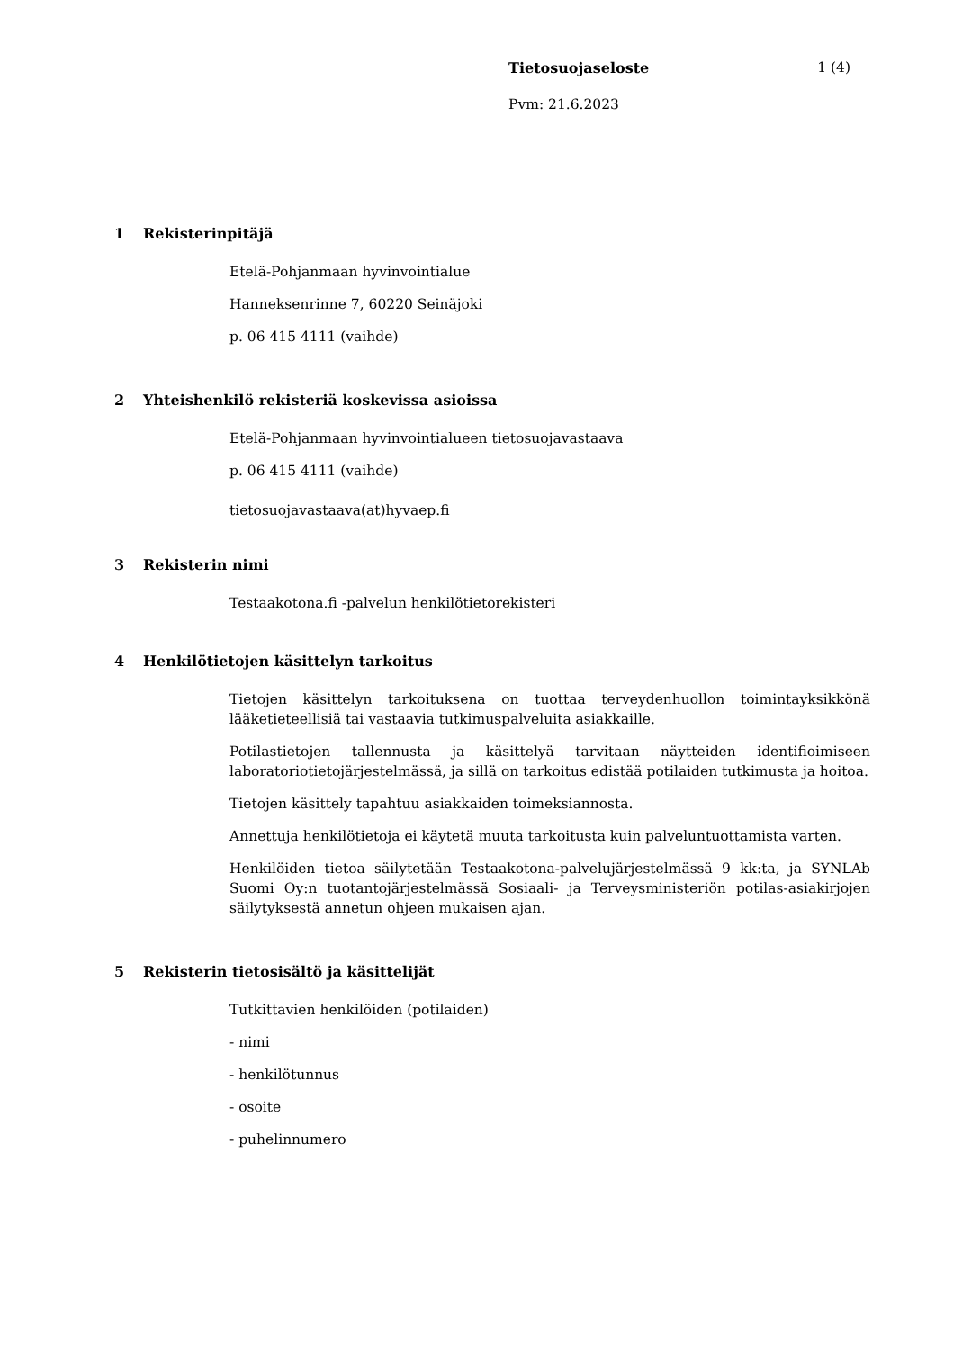Tietosuojaseloste 1 (4)
Pvm: 21.6.2023
1 Rekisterinpitäjä
Etelä-Pohjanmaan hyvinvointialue
Hanneksenrinne 7, 60220 Seinäjoki
p. 06 415 4111 (vaihde)
2 Yhteishenkilö rekisteriä koskevissa asioissa
Etelä-Pohjanmaan hyvinvointialueen tietosuojavastaava
p. 06 415 4111 (vaihde)
tietosuojavastaava(at)hyvaep.fi
3 Rekisterin nimi
Testaakotona.fi -palvelun henkilötietorekisteri
4 Henkilötietojen käsittelyn tarkoitus
Tietojen käsittelyn tarkoituksena on tuottaa terveydenhuollon toimintayksikkönä lääketieteellisiä tai vastaavia tutkimuspalveluita asiakkaille.
Potilastietojen tallennusta ja käsittelyä tarvitaan näytteiden identifioimiseen laboratoriotietojärjestelmässä, ja sillä on tarkoitus edistää potilaiden tutkimusta ja hoitoa.
Tietojen käsittely tapahtuu asiakkaiden toimeksiannosta.
Annettuja henkilötietoja ei käytetä muuta tarkoitusta kuin palveluntuottamista varten.
Henkilöiden tietoa säilytetään Testaakotona-palvelujärjestelmässä 9 kk:ta, ja SYNLAb Suomi Oy:n tuotantojärjestelmässä Sosiaali- ja Terveysministeriön potilas-asiakirjojen säilytyksestä annetun ohjeen mukaisen ajan.
5 Rekisterin tietosisältö ja käsittelijät
Tutkittavien henkilöiden (potilaiden)
- nimi
- henkilötunnus
- osoite
- puhelinnumero